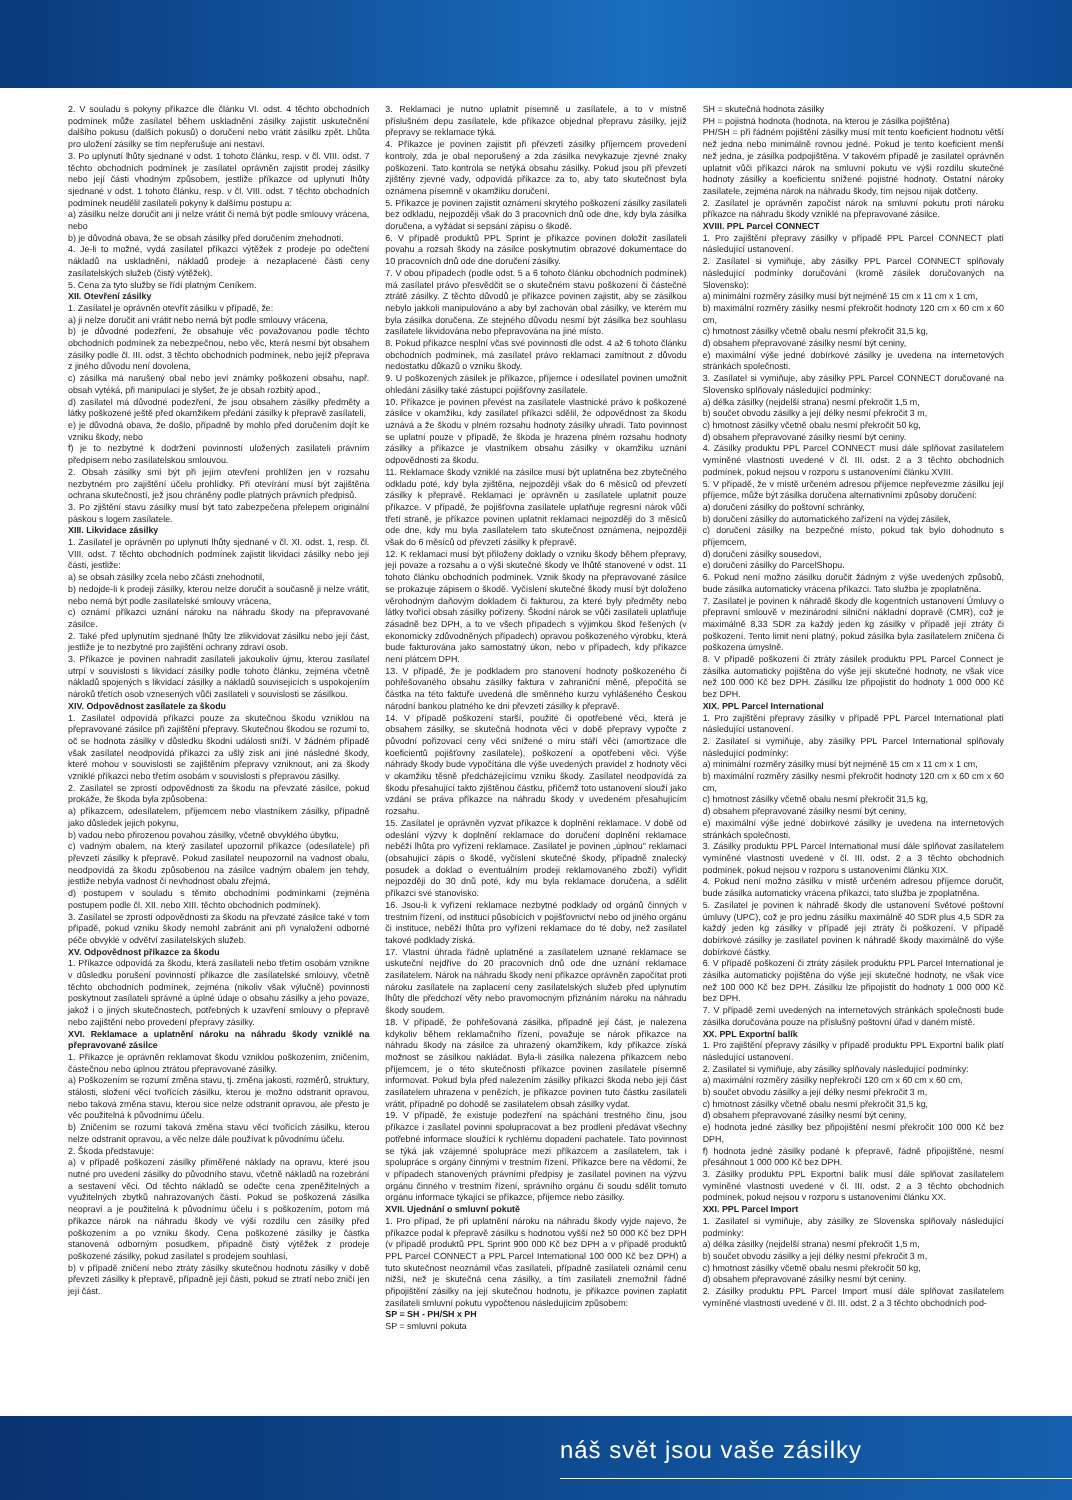2. V souladu s pokyny příkazce dle článku VI. odst. 4 těchto obchodních podmínek může zasílatel během uskladnění zásilky zajistit uskutečnění dalšího pokusu (dalších pokusů) o doručení nebo vrátit zásilku zpět. Lhůta pro uložení zásilky se tím nepřerušuje ani nestaví.
3. Po uplynutí lhůty sjednané v odst. 1 tohoto článku, resp. v čl. VIII. odst. 7 těchto obchodních podmínek je zasílatel oprávněn zajistit prodej zásilky nebo její části vhodným způsobem, jestliže příkazce od uplynutí lhůty sjednané v odst. 1 tohoto článku, resp. v čl. VIII. odst. 7 těchto obchodních podmínek neudělil zasílateli pokyny k dalšímu postupu a:
a) zásilku nelze doručit ani ji nelze vrátit či nemá být podle smlouvy vrácena, nebo
b) je důvodná obava, že se obsah zásilky před doručením znehodnotí.
4. Je-li to možné, vydá zasílatel příkazci výtěžek z prodeje po odečtení nákladů na uskladnění, nákladů prodeje a nezaplacené části ceny zasílatelských služeb (čistý výtěžek).
5. Cena za tyto služby se řídí platným Ceníkem.
XII. Otevření zásilky
1. Zasílatel je oprávněn otevřít zásilku v případě, že:
a) ji nelze doručit ani vrátit nebo nemá být podle smlouvy vrácena,
b) je důvodné podezření, že obsahuje věc považovanou podle těchto obchodních podmínek za nebezpečnou, nebo věc, která nesmí být obsahem zásilky podle čl. III. odst. 3 těchto obchodních podmínek, nebo jejíž přeprava z jiného důvodu není dovolena,
c) zásilka má narušený obal nebo jeví známky poškození obsahu, např. obsah vytéká, při manipulaci je slyšet, že je obsah rozbitý apod.,
d) zasílatel má důvodné podezření, že jsou obsahem zásilky předměty a látky poškozené ještě před okamžikem předání zásilky k přepravě zasílateli,
e) je důvodná obava, že došlo, případně by mohlo před doručením dojít ke vzniku škody, nebo
f) je to nezbytné k dodržení povinností uložených zasílateli právním předpisem nebo zasílatelskou smlouvou.
2. Obsah zásilky smí být při jejím otevření prohlížen jen v rozsahu nezbytném pro zajištění účelu prohlídky. Při otevírání musí být zajištěna ochrana skutečností, jež jsou chráněny podle platných právních předpisů.
3. Po zjištění stavu zásilky musí být tato zabezpečena přelepem originální páskou s logem zasílatele.
XIII. Likvidace zásilky
1. Zasílatel je oprávněn po uplynutí lhůty sjednané v čl. XI. odst. 1, resp. čl. VIII. odst. 7 těchto obchodních podmínek zajistit likvidaci zásilky nebo její části, jestliže:
a) se obsah zásilky zcela nebo zčásti znehodnotil,
b) nedojde-li k prodeji zásilky, kterou nelze doručit a současně ji nelze vrátit, nebo nemá být podle zasílatelské smlouvy vrácena,
c) oznámí příkazci uznání nároku na náhradu škody na přepravované zásilce.
2. Také před uplynutím sjednané lhůty lze zlikvidovat zásilku nebo její část, jestliže je to nezbytné pro zajištění ochrany zdraví osob.
3. Příkazce je povinen nahradit zasílateli jakoukoliv újmu, kterou zasílatel utrpí v souvislosti s likvidací zásilky podle tohoto článku, zejména včetně nákladů spojených s likvidací zásilky a nákladů souvisejících s uspokojením nároků třetích osob vznesených vůči zasílateli v souvislosti se zásilkou.
XIV. Odpovědnost zasílatele za škodu
1. Zasílatel odpovídá příkazci pouze za skutečnou škodu vzniklou na přepravované zásilce při zajištění přepravy. Skutečnou škodou se rozumí to, oč se hodnota zásilky v důsledku škodní události sníží. V žádném případě však zasílatel neodpovídá příkazci za ušlý zisk ani jiné následné škody, které mohou v souvislosti se zajištěním přepravy vzniknout, ani za škody vzniklé příkazci nebo třetím osobám v souvislosti s přepravou zásilky.
2. Zasílatel se zprostí odpovědnosti za škodu na převzaté zásilce, pokud prokáže, že škoda byla způsobena:
a) příkazcem, odesílatelem, příjemcem nebo vlastníkem zásilky, případně jako důsledek jejich pokynu,
b) vadou nebo přirozenou povahou zásilky, včetně obvyklého úbytku,
c) vadným obalem, na který zasílatel upozornil příkazce (odesílatele) při převzetí zásilky k přepravě. Pokud zasílatel neupozornil na vadnost obalu, neodpovídá za škodu způsobenou na zásilce vadným obalem jen tehdy, jestliže nebyla vadnost či nevhodnost obalu zřejmá,
d) postupem v souladu s těmito obchodními podmínkami (zejména postupem podle čl. XII. nebo XIII. těchto obchodních podmínek).
3. Zasílatel se zprostí odpovědnosti za škodu na převzaté zásilce také v tom případě, pokud vzniku škody nemohl zabránit ani při vynaložení odborné péče obvyklé v odvětví zasílatelských služeb.
XV. Odpovědnost příkazce za škodu
1. Příkazce odpovídá za škodu, která zasílateli nebo třetím osobám vznikne v důsledku porušení povinností příkazce dle zasílatelské smlouvy, včetně těchto obchodních podmínek, zejména (nikoliv však výlučně) povinnosti poskytnout zasílateli správné a úplné údaje o obsahu zásilky a jeho povaze, jakož i o jiných skutečnostech, potřebných k uzavření smlouvy o přepravě nebo zajištění nebo provedení přepravy zásilky.
XVI. Reklamace a uplatnění nároku na náhradu škody vzniklé na přepravované zásilce
1. Příkazce je oprávněn reklamovat škodu vzniklou poškozením, zničením, částečnou nebo úplnou ztrátou přepravované zásilky.
a) Poškozením se rozumí změna stavu, tj. změna jakosti, rozměrů, struktury, stálosti, složení věcí tvořících zásilku, kterou je možno odstranit opravou, nebo taková změna stavu, kterou sice nelze odstranit opravou, ale přesto je věc použitelná k původnímu účelu.
b) Zničením se rozumí taková změna stavu věcí tvořících zásilku, kterou nelze odstranit opravou, a věc nelze dále používat k původnímu účelu.
2. Škoda představuje:
a) v případě poškození zásilky přiměřené náklady na opravu, které jsou nutné pro uvedení zásilky do původního stavu, včetně nákladů na rozebrání a sestavení věci. Od těchto nákladů se odečte cena zpeněžitelných a využitelných zbytků nahrazovaných částí. Pokud se poškozená zásilka neopraví a je použitelná k původnímu účelu i s poškozením, potom má příkazce nárok na náhradu škody ve výši rozdílu cen zásilky před poškozením a po vzniku škody. Cena poškozené zásilky je částka stanovená odborným posudkem, případně čistý výtěžek z prodeje poškozené zásilky, pokud zasílatel s prodejem souhlasí,
b) v případě zničení nebo ztráty zásilky skutečnou hodnotu zásilky v době převzetí zásilky k přepravě, případně její části, pokud se ztratí nebo zničí jen její část.
3. Reklamaci je nutno uplatnit písemně u zasílatele, a to v místně příslušném depu zasílatele, kde příkazce objednal přepravu zásilky, jejíž přepravy se reklamace týká.
4. Příkazce je povinen zajistit při převzetí zásilky příjemcem provedení kontroly, zda je obal neporušený a zda zásilka nevykazuje zjevné znaky poškození. Tato kontrola se netýká obsahu zásilky. Pokud jsou při převzetí zjištěny zjevné vady, odpovídá příkazce za to, aby tato skutečnost byla oznámena písemně v okamžiku doručení.
5. Příkazce je povinen zajistit oznámení skrytého poškození zásilky zasílateli bez odkladu, nejpozději však do 3 pracovních dnů ode dne, kdy byla zásilka doručena, a vyžádat si sepsání zápisu o škodě.
6. V případě produktů PPL Sprint je příkazce povinen doložit zasílateli povahu a rozsah škody na zásilce poskytnutím obrazové dokumentace do 10 pracovních dnů ode dne doručení zásilky.
7. V obou případech (podle odst. 5 a 6 tohoto článku obchodních podmínek) má zasílatel právo přesvědčit se o skutečném stavu poškození či částečné ztrátě zásilky. Z těchto důvodů je příkazce povinen zajistit, aby se zásilkou nebylo jakkoli manipulováno a aby byl zachován obal zásilky, ve kterém mu byla zásilka doručena. Ze stejného důvodu nesmí být zásilka bez souhlasu zasílatele likvidována nebo přepravována na jiné místo.
8. Pokud příkazce nesplní včas své povinnosti dle odst. 4 až 6 tohoto článku obchodních podmínek, má zasílatel právo reklamaci zamítnout z důvodu nedostatku důkazů o vzniku škody.
9. U poškozených zásilek je příkazce, příjemce i odesílatel povinen umožnit ohledání zásilky také zástupci pojišťovny zasílatele.
10. Příkazce je povinen převést na zasílatele vlastnické právo k poškozené zásilce v okamžiku, kdy zasílatel příkazci sdělil, že odpovědnost za škodu uznává a že škodu v plném rozsahu hodnoty zásilky uhradí. Tato povinnost se uplatní pouze v případě, že škoda je hrazena plném rozsahu hodnoty zásilky a příkazce je vlastníkem obsahu zásilky v okamžiku uznání odpovědnosti za škodu.
11. Reklamace škody vzniklé na zásilce musí být uplatněna bez zbytečného odkladu poté, kdy byla zjištěna, nejpozději však do 6 měsíců od převzetí zásilky k přepravě. Reklamaci je oprávněn u zasílatele uplatnit pouze příkazce. V případě, že pojišťovna zasílatele uplatňuje regresní nárok vůči třetí straně, je příkazce povinen uplatnit reklamaci nejpozději do 3 měsíců ode dne, kdy mu byla zasílatelem tato skutečnost oznámena, nejpozději však do 6 měsíců od převzetí zásilky k přepravě.
12. K reklamaci musí být přiloženy doklady o vzniku škody během přepravy, její povaze a rozsahu a o výši skutečné škody ve lhůtě stanovené v odst. 11 tohoto článku obchodních podmínek. Vznik škody na přepravované zásilce se prokazuje zápisem o škodě. Vyčíslení skutečné škody musí být doloženo věrohodným daňovým dokladem či fakturou, za které byly předměty nebo látky tvořící obsah zásilky pořízeny. Škodní nárok se vůči zasílateli uplatňuje zásadně bez DPH, a to ve všech případech s výjimkou škod řešených (v ekonomicky zdůvodněných případech) opravou poškozeného výrobku, která bude fakturována jako samostatný úkon, nebo v případech, kdy příkazce není plátcem DPH.
13. V případě, že je podkladem pro stanovení hodnoty poškozeného či pohřešovaného obsahu zásilky faktura v zahraniční měně, přepočítá se částka na této faktuře uvedená dle směnného kurzu vyhlášeného Českou národní bankou platného ke dni převzetí zásilky k přepravě.
14. V případě poškození starší, použité či opotřebené věci, která je obsahem zásilky, se skutečná hodnota věci v době přepravy vypočte z původní pořizovací ceny věci snížené o míru stáří věci (amortizace dle koeficientů pojišťovny zasílatele), poškození a opotřebení věci. Výše náhrady škody bude vypočítána dle výše uvedených pravidel z hodnoty věci v okamžiku těsně předcházejícímu vzniku škody. Zasílatel neodpovídá za škodu přesahující takto zjištěnou částku, přičemž toto ustanovení slouží jako vzdání se práva příkazce na náhradu škody v uvedeném přesahujícím rozsahu.
15. Zasílatel je oprávněn vyzvat příkazce k doplnění reklamace. V době od odeslání výzvy k doplnění reklamace do doručení doplnění reklamace neběží lhůta pro vyřízení reklamace. Zasílatel je povinen „úplnou" reklamaci (obsahující zápis o škodě, vyčíslení skutečné škody, případně znalecký posudek a doklad o eventuálním prodeji reklamovaného zboží) vyřídit nejpozději do 30 dnů poté, kdy mu byla reklamace doručena, a sdělit příkazci své stanovisko.
16. Jsou-li k vyřízení reklamace nezbytné podklady od orgánů činných v trestním řízení, od institucí působících v pojišťovnictví nebo od jiného orgánu či instituce, neběží lhůta pro vyřízení reklamace do té doby, než zasílatel takové podklady získá.
17. Vlastní úhrada řádně uplatněné a zasílatelem uznané reklamace se uskuteční nejdříve do 20 pracovních dnů ode dne uznání reklamace zasílatelem. Nárok na náhradu škody není příkazce oprávněn započítat proti nároku zasílatele na zaplacení ceny zasílatelských služeb před uplynutím lhůty dle předchozí věty nebo pravomocným přiznáním nároku na náhradu škody soudem.
18. V případě, že pohřešovaná zásilka, případně její část, je nalezena kdykoliv během reklamačního řízení, považuje se nárok příkazce na náhradu škody na zásilce za uhrazený okamžikem, kdy příkazce získá možnost se zásilkou nakládat. Byla-li zásilka nalezena příkazcem nebo příjemcem, je o této skutečnosti příkazce povinen zasílatele písemně informovat. Pokud byla před nalezením zásilky příkazci škoda nebo její část zasílatelem uhrazena v penězích, je příkazce povinen tuto částku zasílateli vrátit, případně po dohodě se zasílatelem obsah zásilky vydat.
19. V případě, že existuje podezření na spáchání trestného činu, jsou příkazce i zasílatel povinni spolupracovat a bez prodlení předávat všechny potřebné informace sloužící k rychlému dopadení pachatele. Tato povinnost se týká jak vzájemné spolupráce mezi příkazcem a zasílatelem, tak i spolupráce s orgány činnými v trestním řízení. Příkazce bere na vědomí, že v případech stanovených právními předpisy je zasílatel povinen na výzvu orgánu činného v trestním řízení, správního orgánu či soudu sdělit tomuto orgánu informace týkající se příkazce, příjemce nebo zásilky.
XVII. Ujednání o smluvní pokutě
1. Pro případ, že při uplatnění nároku na náhradu škody vyjde najevo, že příkazce podal k přepravě zásilku s hodnotou vyšší než 50 000 Kč bez DPH (v případě produktů PPL Sprint 900 000 Kč bez DPH a v případě produktů PPL Parcel CONNECT a PPL Parcel International 100 000 Kč bez DPH) a tuto skutečnost neoznámil včas zasílateli, případně zasílateli oznámil cenu nižší, než je skutečná cena zásilky, a tím zasílateli znemožnil řádné připojištění zásilky na její skutečnou hodnotu, je příkazce povinen zaplatit zasílateli smluvní pokutu vypočtenou následujícím způsobem:
SP = SH - PH/SH x PH
SP = smluvní pokuta
SH = skutečná hodnota zásilky
PH = pojistná hodnota (hodnota, na kterou je zásilka pojištěna)
PH/SH = při řádném pojištění zásilky musí mít tento koeficient hodnotu větší než jedna nebo minimálně rovnou jedné. Pokud je tento koeficient menší než jedna, je zásilka podpojištěna. V takovém případě je zasílatel oprávněn uplatnit vůči příkazci nárok na smluvní pokutu ve výši rozdílu skutečné hodnoty zásilky a koeficientu snížené pojistné hodnoty. Ostatní nároky zasílatele, zejména nárok na náhradu škody, tím nejsou nijak dotčeny.
2. Zasílatel je oprávněn započíst nárok na smluvní pokutu proti nároku příkazce na náhradu škody vzniklé na přepravované zásilce.
XVIII. PPL Parcel CONNECT
1. Pro zajištění přepravy zásilky v případě PPL Parcel CONNECT platí následující ustanovení.
2. Zasílatel si vymiňuje, aby zásilky PPL Parcel CONNECT splňovaly následující podmínky doručování (kromě zásilek doručovaných na Slovensko):
a) minimální rozměry zásilky musí být nejméně 15 cm x 11 cm x 1 cm,
b) maximální rozměry zásilky nesmí překročit hodnoty 120 cm x 60 cm x 60 cm,
c) hmotnost zásilky včetně obalu nesmí překročit 31,5 kg,
d) obsahem přepravované zásilky nesmí být ceniny,
e) maximální výše jedné dobírkové zásilky je uvedena na internetových stránkách společnosti.
3. Zasílatel si vymiňuje, aby zásilky PPL Parcel CONNECT doručované na Slovensko splňovaly následující podmínky:
a) délka zásilky (nejdelší strana) nesmí překročit 1,5 m,
b) součet obvodu zásilky a její délky nesmí překročit 3 m,
c) hmotnost zásilky včetně obalu nesmí překročit 50 kg,
d) obsahem přepravované zásilky nesmí být ceniny.
4. Zásilky produktu PPL Parcel CONNECT musí dále splňovat zasílatelem vymíněné vlastnosti uvedené v čl. III. odst. 2 a 3 těchto obchodních podmínek, pokud nejsou v rozporu s ustanoveními článku XVIII.
5. V případě, že v místě určeném adresou příjemce nepřevezme zásilku její příjemce, může být zásilka doručena alternativními způsoby doručení:
a) doručení zásilky do poštovní schránky,
b) doručení zásilky do automatického zařízení na výdej zásilek,
c) doručení zásilky na bezpečné místo, pokud tak bylo dohodnuto s příjemcem,
d) doručení zásilky sousedovi,
e) doručení zásilky do ParcelShopu.
6. Pokud není možno zásilku doručit žádným z výše uvedených způsobů, bude zásilka automaticky vrácena příkazci. Tato služba je zpoplatněna.
7. Zasílatel je povinen k náhradě škody dle kogentních ustanovení Úmluvy o přepravní smlouvě v mezinárodní silniční nákladní dopravě (CMR), což je maximálně 8,33 SDR za každý jeden kg zásilky v případě její ztráty či poškození. Tento limit není platný, pokud zásilka byla zasílatelem zničena či poškozena úmyslně.
8. V případě poškození či ztráty zásilek produktu PPL Parcel Connect je zásilka automaticky pojištěna do výše její skutečné hodnoty, ne však více než 100 000 Kč bez DPH. Zásilku lze připojistit do hodnoty 1 000 000 Kč bez DPH.
XIX. PPL Parcel International
1. Pro zajištění přepravy zásilky v případě PPL Parcel International platí následující ustanovení.
2. Zasílatel si vymiňuje, aby zásilky PPL Parcel International splňovaly následující podmínky:
a) minimální rozměry zásilky musí být nejméně 15 cm x 11 cm x 1 cm,
b) maximální rozměry zásilky nesmí překročit hodnoty 120 cm x 60 cm x 60 cm,
c) hmotnost zásilky včetně obalu nesmí překročit 31,5 kg,
d) obsahem přepravované zásilky nesmí být ceniny,
e) maximální výše jedné dobírkové zásilky je uvedena na internetových stránkách společnosti.
3. Zásilky produktu PPL Parcel International musí dále splňovat zasílatelem vymíněné vlastnosti uvedené v čl. III. odst. 2 a 3 těchto obchodních podmínek, pokud nejsou v rozporu s ustanoveními článku XIX.
4. Pokud není možno zásilku v místě určeném adresou příjemce doručit, bude zásilka automaticky vrácena příkazci, tato služba je zpoplatněna.
5. Zasílatel je povinen k náhradě škody dle ustanovení Světové poštovní úmluvy (UPC), což je pro jednu zásilku maximálně 40 SDR plus 4,5 SDR za každý jeden kg zásilky v případě její ztráty či poškození. V případě dobírkové zásilky je zasílatel povinen k náhradě škody maximálně do výše dobírkové částky.
6. V případě poškození či ztráty zásilek produktu PPL Parcel International je zásilka automaticky pojištěna do výše její skutečné hodnoty, ne však více než 100 000 Kč bez DPH. Zásilku lze připojistit do hodnoty 1 000 000 Kč bez DPH.
7. V případě zemí uvedených na internetových stránkách společnosti bude zásilka doručována pouze na příslušný poštovní úřad v daném místě.
XX. PPL Exportní balík
1. Pro zajištění přepravy zásilky v případě produktu PPL Exportní balík platí následující ustanovení.
2. Zasílatel si vymiňuje, aby zásilky splňovaly následující podmínky:
a) maximální rozměry zásilky nepřekročí 120 cm x 60 cm x 60 cm,
b) součet obvodu zásilky a její délky nesmí překročit 3 m,
c) hmotnost zásilky včetně obalu nesmí překročit 31,5 kg,
d) obsahem přepravované zásilky nesmí být ceniny,
e) hodnota jedné zásilky bez připojištění nesmí překročit 100 000 Kč bez DPH,
f) hodnota jedné zásilky podané k přepravě, řádně připojištěné, nesmí přesáhnout 1 000 000 Kč bez DPH.
3. Zásilky produktu PPL Exportní balík musí dále splňovat zasílatelem vymíněné vlastnosti uvedené v čl. III. odst. 2 a 3 těchto obchodních podmínek, pokud nejsou v rozporu s ustanoveními článku XX.
XXI. PPL Parcel Import
1. Zasílatel si vymiňuje, aby zásilky ze Slovenska splňovaly následující podmínky:
a) délka zásilky (nejdelší strana) nesmí překročit 1,5 m,
b) součet obvodu zásilky a její délky nesmí překročit 3 m,
c) hmotnost zásilky včetně obalu nesmí překročit 50 kg,
d) obsahem přepravované zásilky nesmí být ceniny.
2. Zásilky produktu PPL Parcel Import musí dále splňovat zasílatelem vymíněné vlastnosti uvedené v čl. III. odst. 2 a 3 těchto obchodních pod-
náš svět jsou vaše zásilky